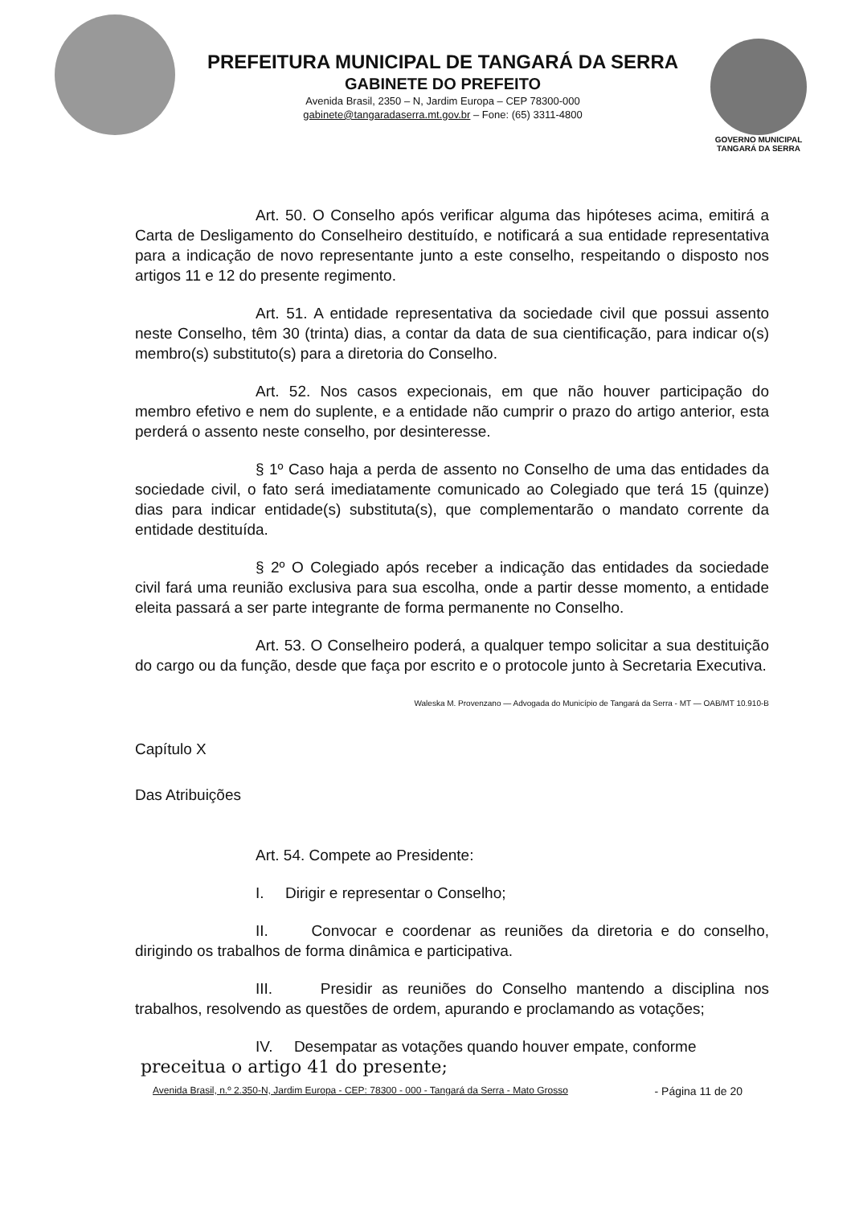PREFEITURA MUNICIPAL DE TANGARÁ DA SERRA
GABINETE DO PREFEITO
Avenida Brasil, 2350 – N, Jardim Europa – CEP 78300-000
gabinete@tangaradaserra.mt.gov.br – Fone: (65) 3311-4800
GOVERNO MUNICIPAL
TANGARÁ DA SERRA
Art. 50. O Conselho após verificar alguma das hipóteses acima, emitirá a Carta de Desligamento do Conselheiro destituído, e notificará a sua entidade representativa para a indicação de novo representante junto a este conselho, respeitando o disposto nos artigos 11 e 12 do presente regimento.
Art. 51. A entidade representativa da sociedade civil que possui assento neste Conselho, têm 30 (trinta) dias, a contar da data de sua cientificação, para indicar o(s) membro(s) substituto(s) para a diretoria do Conselho.
Art. 52. Nos casos expecionais, em que não houver participação do membro efetivo e nem do suplente, e a entidade não cumprir o prazo do artigo anterior, esta perderá o assento neste conselho, por desinteresse.
§ 1º Caso haja a perda de assento no Conselho de uma das entidades da sociedade civil, o fato será imediatamente comunicado ao Colegiado que terá 15 (quinze) dias para indicar entidade(s) substituta(s), que complementarão o mandato corrente da entidade destituída.
§ 2º O Colegiado após receber a indicação das entidades da sociedade civil fará uma reunião exclusiva para sua escolha, onde a partir desse momento, a entidade eleita passará a ser parte integrante de forma permanente no Conselho.
Art. 53. O Conselheiro poderá, a qualquer tempo solicitar a sua destituição do cargo ou da função, desde que faça por escrito e o protocole junto à Secretaria Executiva.
Waleska M. Provenzano — Advogada do Município de Tangará da Serra - MT — OAB/MT 10.910-B
Capítulo X
Das Atribuições
Art. 54. Compete ao Presidente:
I. Dirigir e representar o Conselho;
II. Convocar e coordenar as reuniões da diretoria e do conselho, dirigindo os trabalhos de forma dinâmica e participativa.
III. Presidir as reuniões do Conselho mantendo a disciplina nos trabalhos, resolvendo as questões de ordem, apurando e proclamando as votações;
IV. Desempatar as votações quando houver empate, conforme
preceitua o artigo 41 do presente;
Avenida Brasil, n.º 2.350-N, Jardim Europa - CEP: 78300 - 000 - Tangará da Serra - Mato Grosso - Página 11 de 20